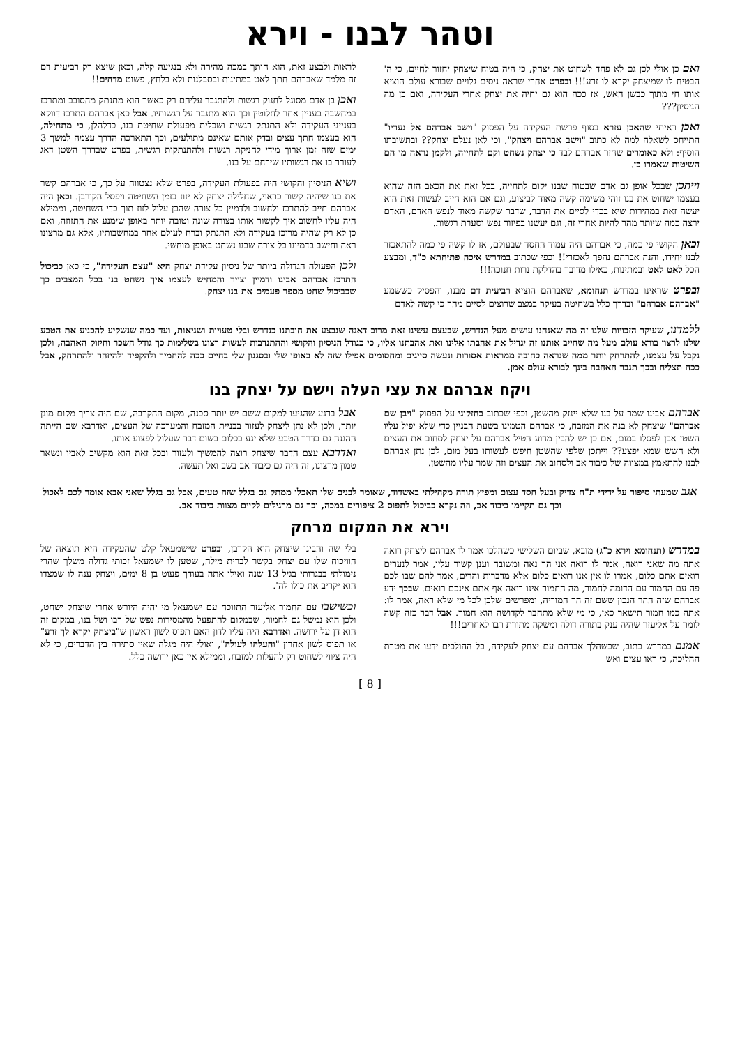וטהר לבנו - וירא
ואם כן אולי לכן גם לא פחד לשחוט את יצחק, כי היה בטוח שיצחק יחזור לחיים, כי ה' הבטיח לו שמיצחק יקרא לו זרע!!! ובפרט אחרי שראה ניסים גלויים שבורא עולם הוציא אותו חי מתוך כבשן האש, אז ככה הוא גם יחיה את יצחק אחרי העקידה, ואם כן מה הניסיון???
ואכן ראיתי שהאבן עזרא בסוף פרשת העקידה על הפסוק "וישב אברהם אל נעריו" התייחס לשאלה למה לא כתוב "וישב אברהם ויצחק", וכי לאן נעלם יצחק?? ובתשובתו הוסיף: ולא כאומרים שחזר אברהם לבד כי יצחק נשחט וקם לתחייה, ולקמן נראה מי הם השיטות שאמרו כן.
וייתכן שבכל אופן גם אדם שבטוח שבנו יקום לתחייה, בכל זאת את הכאב הזה שהוא בעצמו ישחוט את בנו זוהי משימה קשה מאוד לביצוע, וגם אם הוא חייב לעשות זאת הוא יעשה זאת במהירות שיא בכדי לסיים את הדבר, שדבר שקשה מאוד לנפש האדם, האדם ירצה כמה שיותר מהר להיות אחרי זה, וגם יעשנו בפיזור נפש וסערת רגשות.
וכאן הקושי פי כמה, כי אברהם היה עמוד החסד שבעולם, אז לו קשה פי כמה להתאכזר לבנו יחידו, והנה אברהם נהפך לאכזרי!! וכפי שכתוב במדרש איכה פתיחתא כ"ד, ומבצע הכל לאט לאט ובמתינות, כאילו מדובר בהדלקת נרות חנוכה!!!
ובפרט שראינו במדרש תנחומא, שאברהם הוציא רביעית דם מבנו, והפסיק כששמע "אברהם אברהם" ובדרך כלל בשחיטה בעיקר במצב שרוצים לסיים מהר כי קשה לאדם
לראות ולבצע זאת, הוא חותך במכה מהירה ולא בנגיעה קלה, וכאן שיצא רק רביעית דם זה מלמד שאברהם חתך לאט במתינות ובסבלנות ולא בלחץ, פשוט מדהים!!
ואכן בן אדם מסוגל לחנוק רגשות ולהתגבר עליהם רק כאשר הוא מתנתק מהסובב ומתרכז במחשבה בעניין אחר לחלוטין וכך הוא מתגבר על רגשותיו. אבל כאן אברהם התרכז דווקא בענייני העקידה ולא התנתק רגשית ושכלית מפעולת שחיטת בנו, כדלהלן, כי מתחילה, הוא בעצמו חתך עצים ובדק אותם שאינם מתולעים, וכך התארכה הדרך עצמה למשך 3 ימים שזה זמן ארוך מידי לחניקת רגשות ולהתנתקות רגשית, בפרט שבדרך השטן דאג לעורר בו את רגשותיו שירחם על בנו.
ושיא הניסיון והקושי היה בפעולת העקידה, בפרט שלא נצטווה על כך, כי אברהם קשר את בנו שיהיה קשור כראוי, שחלילה יצחק לא יזוז בזמן השחיטה ויפסל הקורבן. וכאן היה אברהם חייב להתרכז ולחשוב ולדמיין כל צורה שהבן עלול לזוז תוך כדי השחיטה, וממילא היה עליו לחשוב איך לקשור אותו בצורה שונה וטובה יותר באופן שימנע את התזוזה, ואם כן לא רק שהיה מרוכז בעקידה ולא התנתק וברח לעולם אחר במחשבותיו, אלא גם מרצונו ראה וחישב בדמיונו כל צורה שבנו נשחט באופן מוחשי.
ולכן הפעולה הגדולה ביותר של ניסיון עקידת יצחק היא "עצם העקידה", כי כאן כביכול התרכז אברהם אבינו ודמיין וצייר והמחיש לעצמו איך נשחט בנו בכל המצבים כך שכביכול שחט מספר פעמים את בנו יצחק.
ללמדנו, שעיקר הזכויות שלנו זה מה שאנחנו עושים מעל הנדרש, שבעצם עשינו זאת מרוב דאגה שנבצע את חובתנו כנדרש ובלי טעויות ושגיאות, ועד כמה שנשקיע להכניע את הטבע שלנו לרצון בורא עולם מעל מה שחייב אותנו זה יגדיל את אהבתו אלינו ואת אהבתנו אליו, כי כגודל הניסיון והקושי וההתנדבות לעשות רצונו בשלימות כך גודל השכר וחיזוק האהבה, ולכן נקבל על עצמנו, להתרחק יותר ממה שנראה כחובה ממראות אסורות ונעשה סייגים ומחסומים אפילו שזה לא באופי שלי ובסגנון שלי בחיים ככה להחמיר ולהקפיד ולהיזהר ולהתרחק, אבל ככה תצליח ובכך תגבר האהבה בינך לבורא עולם אמן.
ויקח אברהם את עצי העלה וישם על יצחק בנו
אברהם אבינו שמר על בנו שלא יינזק מהשטן, וכפי שכתוב בחזקוני על הפסוק "ויבן שם אברהם" שיצחק לא בנה את המזבח, כי אברהם הטמינו בשעת הבניין כדי שלא יפיל עליו השטן אבן לפסלו במום, אם כן יש להבין מדוע הטיל אברהם על יצחק לסחוב את העצים ולא חשש שמא יפצע?? וייתכן שלפי שהשטן חיפש לעשותו בעל מום, לכן נתן אברהם לבנו להתאמץ במצווה של כיבוד אב ולסחוב את העצים וזה שמר עליו מהשטן.
אבל ברגע שהגיעו למקום ששם יש יותר סכנה, מקום ההקרבה, שם היה צריך מקום מוגן יותר, ולכן לא נתן ליצחק לעזור בבניית המזבח והמערכה של העצים, ואדרבא שם הייתה ההגנה גם בדרך הטבע שלא יגע בכלום בשום דבר שעלול לפצוע אותו.
ואדרבא עצם הדבר שיצחק רוצה להמשיך ולעזור ובכל זאת הוא מקשיב לאביו ונשאר טמון מרצונו, זה היה גם כיבוד אב בשב ואל תעשה.
אגב שמעתי סיפור על ידידי ת"ח צדיק ובעל חסד עצום ומפיץ תורה מקהילתי באשדוד, שאומר לבנים שלו תאכלו ממתק גם בגלל שזה טעים, אבל גם בגלל שאני אבא אומר לכם לאכול וכך גם תקיימו כיבוד אב, וזה נקרא כביכול לתפוס 2 ציפורים במכה, וכך גם מרגילים לקיים מצוות כיבוד אב.
וירא את המקום מרחק
במדרש (תנחומא וירא כ"ג) מובא, שביום השלישי כשהלכו אמר לו אברהם ליצחק רואה אתה מה שאני רואה, אמר לו רואה אני הר נאה ומשובח וענן קשור עליו, אמר לנערים רואים אתם כלום, אמרו לו אין אנו רואים כלום אלא מדברות והרים, אמר להם שבו לכם פה עם החמור עם הדומה לחמור, מה החמור אינו רואה אף אתם אינכם רואים. שבכך ידע אברהם שזה ההר הנכון ששם זה הר המוריה, ומפרשים שלכן לכל מי שלא ראה, אמר לו: אתה כמו חמור תישאר כאן, כי מי שלא מתחבר לקדושה הוא חמור. אבל דבר כזה קשה לומר על אליעזר שהיה ענק בתורה דולה ומשקה מתורת רבו לאחרים!!!
אמנם במדרש כתוב, שכשהלך אברהם עם יצחק לעקידה, כל ההולכים ידעו את מטרת ההליכה, כי ראו עצים ואש
בלי שה והבינו שיצחק הוא הקרבן, ובפרט שישמעאל קלט שהעקידה היא תוצאה של הוויכוח שלו עם יצחק בקשר לברית מילה, שטען לו ישמעאל זכותי גדולה משלך שהרי נימולתי בבגרותי בגיל 13 שנה ואילו אתה בעודך פעוט בן 8 ימים, ויצחק ענה לו שמצדו הוא יקריב את כולו לה'.
וכשישבו עם החמור אליעזר התווכח עם ישמעאל מי יהיה היורש אחרי שיצחק ישחט, ולכן הוא נמשל גם לחמור, שבמקום להתפעל מהמסירות נפש של רבו ושל בנו, במקום זה הוא דן על ירושה. ואדרבא היה עליו לדון האם תפוס לשון ראשון ש"ביצחק יקרא לך זרע" או תפוס לשון אחרון "והעלהו לעולה", ואולי היה מגלה שאין סתירה בין הדברים, כי לא היה ציווי לשחוט רק להעלות למזבח, וממילא אין כאן ירושה כלל.
[ 8 ]